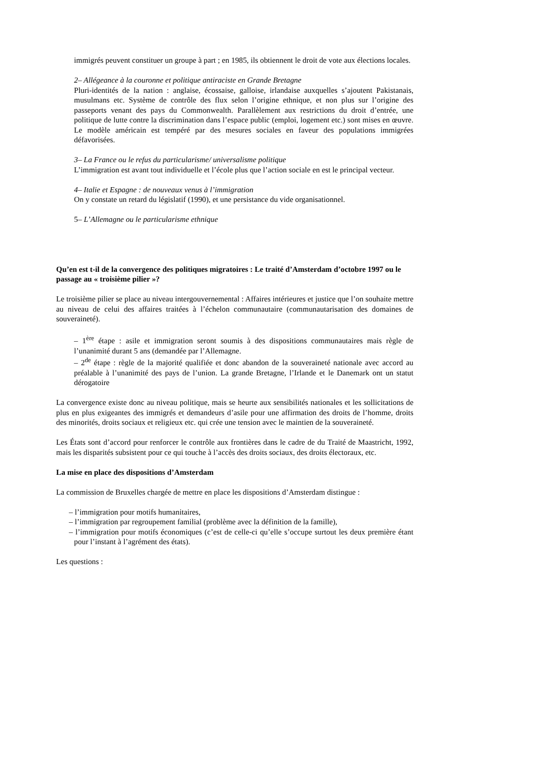immigrés peuvent constituer un groupe à part ; en 1985, ils obtiennent le droit de vote aux élections locales.
2– Allégeance à la couronne et politique antiraciste en Grande Bretagne
Pluri-identités de la nation : anglaise, écossaise, galloise, irlandaise auxquelles s’ajoutent Pakistanais, musulmans etc. Système de contrôle des flux selon l’origine ethnique, et non plus sur l’origine des passeports venant des pays du Commonwealth. Parallèlement aux restrictions du droit d’entrée, une politique de lutte contre la discrimination dans l’espace public (emploi, logement etc.) sont mises en œuvre. Le modèle américain est tempéré par des mesures sociales en faveur des populations immigrées défavorisées.
3– La France ou le refus du particularisme/ universalisme politique
L’immigration est avant tout individuelle et l’école plus que l’action sociale en est le principal vecteur.
4– Italie et Espagne : de nouveaux venus à l’immigration
On y constate un retard du législatif (1990), et une persistance du vide organisationnel.
5– L’Allemagne ou le particularisme ethnique
Qu’en est t-il de la convergence des politiques migratoires : Le traité d’Amsterdam d’octobre 1997 ou le passage au « troisième pilier »?
Le troisième pilier se place au niveau intergouvernemental : Affaires intérieures et justice que l’on souhaite mettre au niveau de celui des affaires traitées à l’échelon communautaire (communautarisation des domaines de souveraineté).
– 1<sup>ère</sup> étape : asile et immigration seront soumis à des dispositions communautaires mais règle de l’unanimité durant 5 ans (demandée par l’Allemagne.
– 2<sup>de</sup> étape : règle de la majorité qualifiée et donc abandon de la souveraineté nationale avec accord au préalable à l’unanimité des pays de l’union. La grande Bretagne, l’Irlande et le Danemark ont un statut dérogatoire
La convergence existe donc au niveau politique, mais se heurte aux sensibilités nationales et les sollicitations de plus en plus exigeantes des immigrés et demandeurs d’asile pour une affirmation des droits de l’homme, droits des minorités, droits sociaux et religieux etc. qui crée une tension avec le maintien de la souveraineté.
Les États sont d’accord pour renforcer le contrôle aux frontières dans le cadre de du Traité de Maastricht, 1992, mais les disparités subsistent pour ce qui touche à l’accès des droits sociaux, des droits électoraux, etc.
La mise en place des dispositions d’Amsterdam
La commission de Bruxelles chargée de mettre en place les dispositions d’Amsterdam distingue :
– l’immigration pour motifs humanitaires,
– l’immigration par regroupement familial (problème avec la définition de la famille),
– l’immigration pour motifs économiques (c’est de celle-ci qu’elle s’occupe surtout les deux première étant pour l’instant à l’agrément des états).
Les questions :